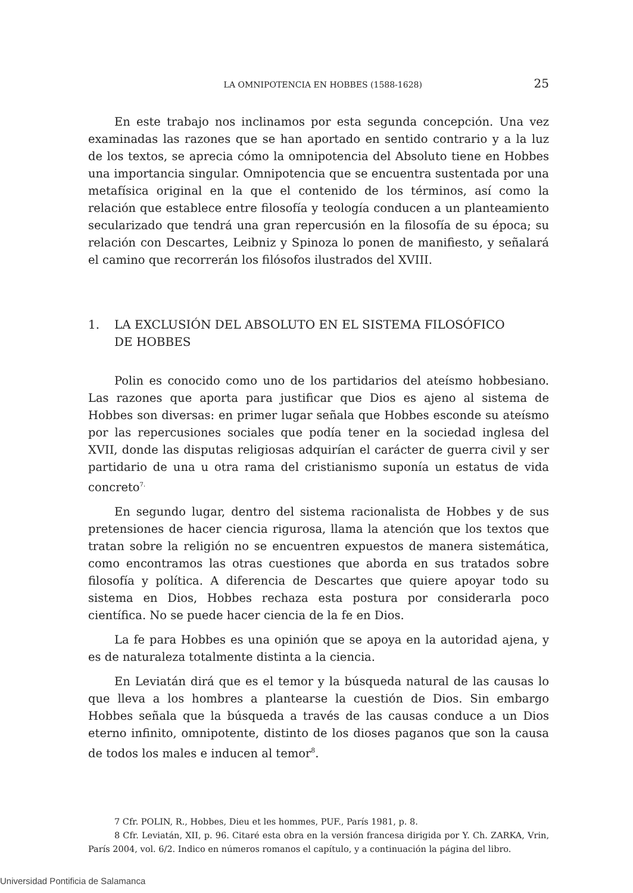LA OMNIPOTENCIA EN HOBBES (1588-1628) 25
En este trabajo nos inclinamos por esta segunda concepción. Una vez examinadas las razones que se han aportado en sentido contrario y a la luz de los textos, se aprecia cómo la omnipotencia del Absoluto tiene en Hobbes una importancia singular. Omnipotencia que se encuentra sustentada por una metafísica original en la que el contenido de los términos, así como la relación que establece entre filosofía y teología conducen a un planteamiento secularizado que tendrá una gran repercusión en la filosofía de su época; su relación con Descartes, Leibniz y Spinoza lo ponen de manifiesto, y señalará el camino que recorrerán los filósofos ilustrados del XVIII.
1. LA EXCLUSIÓN DEL ABSOLUTO EN EL SISTEMA FILOSÓFICO
DE HOBBES
Polin es conocido como uno de los partidarios del ateísmo hobbesiano. Las razones que aporta para justificar que Dios es ajeno al sistema de Hobbes son diversas: en primer lugar señala que Hobbes esconde su ateísmo por las repercusiones sociales que podía tener en la sociedad inglesa del XVII, donde las disputas religiosas adquirían el carácter de guerra civil y ser partidario de una u otra rama del cristianismo suponía un estatus de vida concreto<sup>7.</sup>
En segundo lugar, dentro del sistema racionalista de Hobbes y de sus pretensiones de hacer ciencia rigurosa, llama la atención que los textos que tratan sobre la religión no se encuentren expuestos de manera sistemática, como encontramos las otras cuestiones que aborda en sus tratados sobre filosofía y política. A diferencia de Descartes que quiere apoyar todo su sistema en Dios, Hobbes rechaza esta postura por considerarla poco científica. No se puede hacer ciencia de la fe en Dios.
La fe para Hobbes es una opinión que se apoya en la autoridad ajena, y es de naturaleza totalmente distinta a la ciencia.
En Leviatán dirá que es el temor y la búsqueda natural de las causas lo que lleva a los hombres a plantearse la cuestión de Dios. Sin embargo Hobbes señala que la búsqueda a través de las causas conduce a un Dios eterno infinito, omnipotente, distinto de los dioses paganos que son la causa de todos los males e inducen al temor<sup>8</sup>.
7 Cfr. POLIN, R., Hobbes, Dieu et les hommes, PUF., París 1981, p. 8.
8 Cfr. Leviatán, XII, p. 96. Citaré esta obra en la versión francesa dirigida por Y. Ch. ZARKA, Vrin, París 2004, vol. 6/2. Indico en números romanos el capítulo, y a continuación la página del libro.
Universidad Pontificia de Salamanca